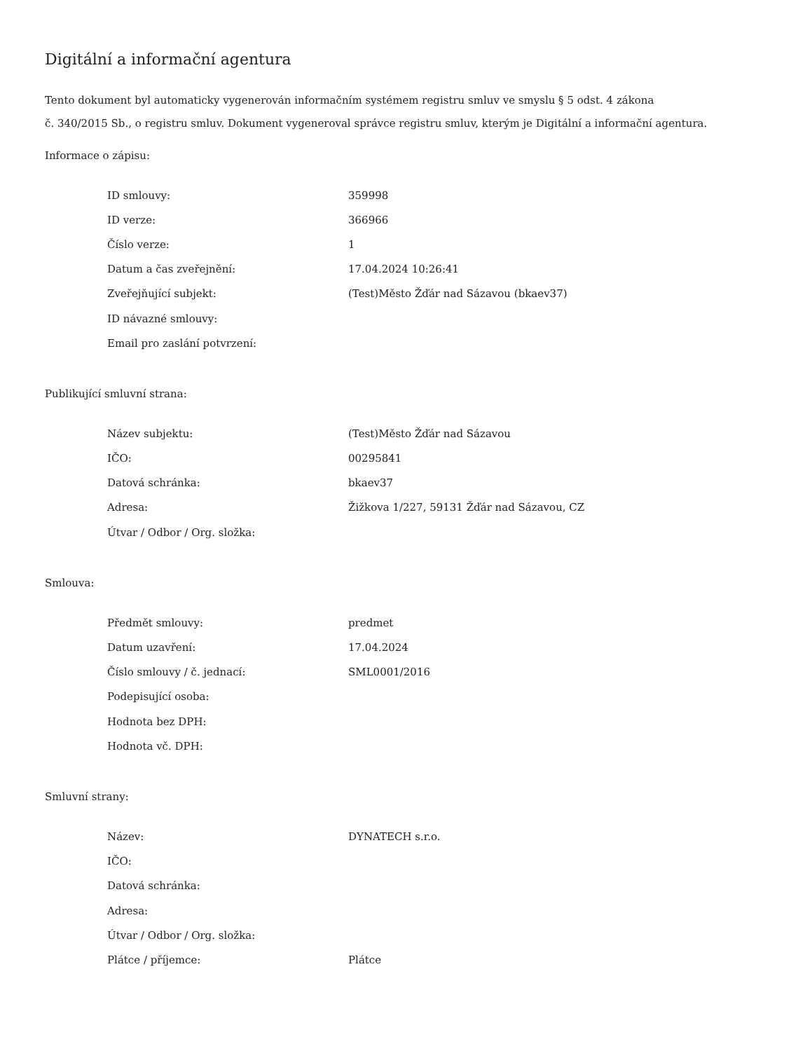Digitální a informační agentura
Tento dokument byl automaticky vygenerován informačním systémem registru smluv ve smyslu § 5 odst. 4 zákona
č. 340/2015 Sb., o registru smluv. Dokument vygeneroval správce registru smluv, kterým je Digitální a informační agentura.
Informace o zápisu:
| ID smlouvy: | 359998 |
| ID verze: | 366966 |
| Číslo verze: | 1 |
| Datum a čas zveřejnění: | 17.04.2024 10:26:41 |
| Zveřejňující subjekt: | (Test)Město Žďár nad Sázavou (bkaev37) |
| ID návazné smlouvy: | |
| Email pro zaslání potvrzení: | |
Publikující smluvní strana:
| Název subjektu: | (Test)Město Žďár nad Sázavou |
| IČO: | 00295841 |
| Datová schránka: | bkaev37 |
| Adresa: | Žižkova 1/227, 59131 Žďár nad Sázavou, CZ |
| Útvar / Odbor / Org. složka: | |
Smlouva:
| Předmět smlouvy: | predmet |
| Datum uzavření: | 17.04.2024 |
| Číslo smlouvy / č. jednací: | SML0001/2016 |
| Podepisující osoba: | |
| Hodnota bez DPH: | |
| Hodnota vč. DPH: | |
Smluvní strany:
| Název: | DYNATECH s.r.o. |
| IČO: | |
| Datová schránka: | |
| Adresa: | |
| Útvar / Odbor / Org. složka: | |
| Plátce / příjemce: | Plátce |